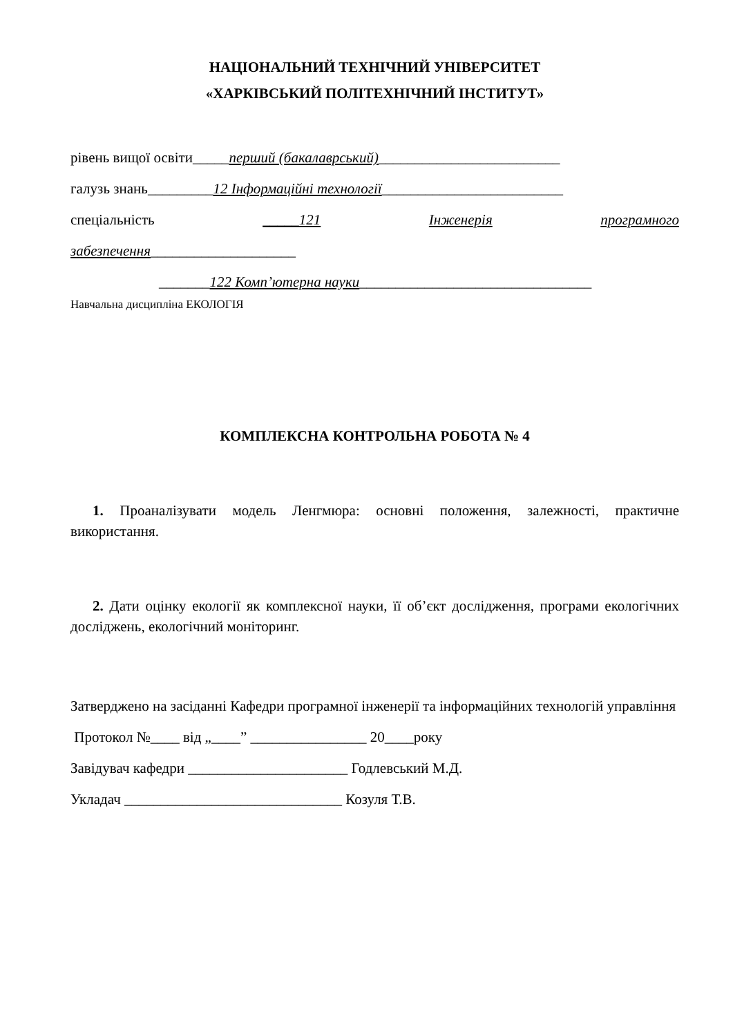НАЦІОНАЛЬНИЙ ТЕХНІЧНИЙ УНІВЕРСИТЕТ
«ХАРКІВСЬКИЙ ПОЛІТЕХНІЧНИЙ ІНСТИТУТ»
рівень вищої освіти_____перший (бакалаврський)_________________________
галузь знань_________12 Інформаційні технології_________________________
спеціальність _____121 Інженерія програмного
забезпечення____________________
_______122 Комп’ютерна науки________________________________
Навчальна дисципліна ЕКОЛОГІЯ
КОМПЛЕКСНА КОНТРОЛЬНА РОБОТА № 4
1. Проаналізувати модель Ленгмюра: основні положення, залежності, практичне використання.
2. Дати оцінку екології як комплексної науки, її об’єкт дослідження, програми екологічних досліджень, екологічний моніторинг.
Затверджено на засіданні Кафедри програмної інженерії та інформаційних технологій управління
Протокол №____ від „____” ________________ 20____року
Завідувач кафедри ______________________ Годлевський М.Д.
Укладач ______________________________ Козуля Т.В.